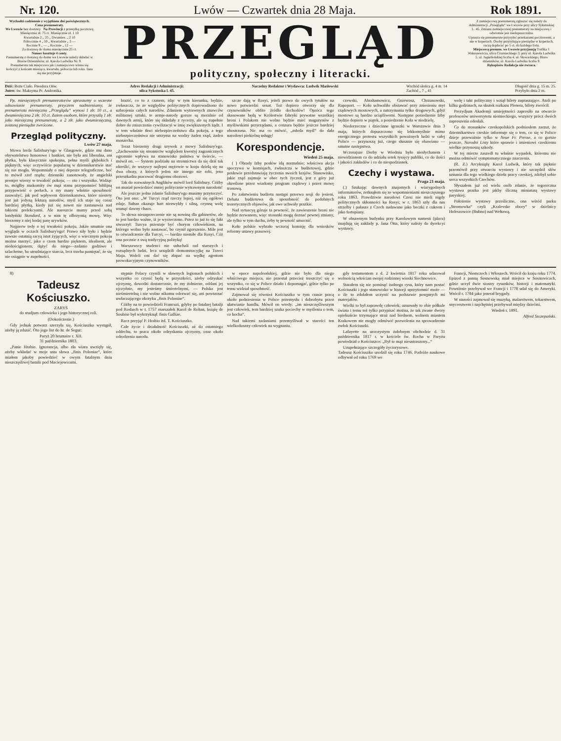Nr. 120. Lwów — Czwartek dnia 28 Maja. Rok 1891.
Wychodzi codziennie z wyjątkiem dni poświątecznych.
Cena prenumeraty.
We Lwowie bez dostawy Na Prowincji z przesyłką pocztową
Miesięcznie zł. 75 ct. Miesięcznie zł. 1 10
Kwartalnie 2 „ 25 „ Dwumies. „ 2 10
Półrocznie 4 „ 50 „ Kwartalnie „ 3 —
Rocznie 9 „ — „ Rocznie „ 12 —
Za dostawę do domu miesięcznie 25 ct.
Numer kosztuje 4 centy.
Prenumeratę z dostawą do domu we Lwowie należy składać w Biurze Dzienników, ul. Karola Ludwika Nr. 9.
Prenumerata tak miejscowa jak i zamiejscowa winna się kończyć z końcem miesiąca, kwartału, półrocza lub roku. Inna się nie przyjmuje.
PRZEGLĄD
polityczny, społeczny i literacki.
Z zamiejscową prenumeratą zgłaszać się należy do Administracji „Przeglądu“ we Lwowie przy ulicy Sykstuskiej L. 45. Zmiana zamiejscowej prenumeraty na miejscową i odwrotnie jest niedopuszczalna.
Uprasza się prenumerate przysyłać przekazami pocztowemi, a nie w kopertach. Osoby przysyłające pieniądze w kopertach, raczą dopłacać po 5 ct. do każdego listu.
Miejscową prenum. we Lwowie przyjmują Trafika J. Wałuszewicza, ulica Czarnieckiego 3, przy ul. Karola Ludwika 5, ul. Jagiellońskiej liczba 4, ul. Słowackiego, Biuro dzienników, ul. Karola Ludwika liczba 9.
Rękopisów Redakcja nie zwraca.
Dziś: Boże Ciało. Fteodora Ośw.
Jutro: św. Maksyma Pr. Andronika. Adres Redakcji i Administracji:
ulica Sykstuska l. 45. Naczelny Redaktor i Wydawca: Ludwik Masłowski Wschód słońca g. 4 m. 14
Zachód „ 7 „ 41 Długość dnia g. 15 m. 25.
Przybyło dnia 2 m.
Pp. miesięcznych prenumeratorów upraszamy o wczesne odnawianie prenumeraty, przyczem nadmieniamy, że prenumerata miesięczna „Przeglądu“ wynosi 1 złr. 10 ct., a dwumiesięczna 2 złr. 10 ct. Zatem osobom, które przyszlą 1 złr. jako miesięczną prenumeratę, a 2 złr. jako dwumiesięczną, zostaną pieniądze zwrócone.
Przegląd polityczny.
Lwów 27 maja.
Mowa lorda Salisbury'ego w Glasgowie, gdzie mu dano obywatelstwo honorowe i bankiet, nie była ani liberalna, ani płytka, była klasycznie spokojna, pełna myśli głębokich i pięknych, więc oczywiście popularną w dziennikarstwie stać się nie mogła. Wspomniały o niej depesze telegraficzne, boć to mówił szef rządu; dzienniki zanotowały, że angielski premjer wierzy w trwałość pokoju; — oto i wszystko. Widząc to, mógłby znakomity ów mąż stanu przypomnieć biblijną przypowieść o perłach, a my many właśnie sposobność zauważyć, jak pod wpływem dziennikarstwa, które niestety jest już jedyną lekturą narodów, myśl ich staje się coraz bardziej płytką, kiedy już się nawet nie zastanawia nad takiemi prelekcyami. Ale nareszcie mamy przed sobą londyński Standard, a w nim tę olbrzymią mowę. Więc bierzemy z niej bodaj parę urywków.
Najpierw tedy o tej trwałości pokoju. Jakże smutnie ona wygląda w oczach Salisbury'ego! Prawo siły było i będzie zawsze ostatnią racyą istot żyjących, więc o wiecznym pokoju można marzyć, jako o czem bardzo pięknem, idealnem, ale niedościgionem; dążyć do niego—zadanie godziwe i szlachetne, bo utrudniające starcia, lecz trzeba pamiętać, że się nie osiągnie w zupełności.
brazić, co to z czasem, idąc w tym kierunku, będzie, zwłaszcza, że ze względów politycznych doprowadzono do uzbrojenia całych narodów. Zdaniem wytrawnych znawców militarnej sztuki, te armje-narody gorsze są moralnie od dawnych armij, które się składały z rycerzy, ale są zupełnie dobre do zniszczenia cywilizacyi w imię zwiększonych żądz. I w tem właśnie tkwi niebezpieczeństwo dla pokoju, a tego niebezpieczeństwa nie utrzyma na wodzy żaden rząd, żaden monarcha.
Teraz bierzemy drugi urywek z mowy Salisbury'ego. „Zachowanie się stronnictw względem kwestyj zagranicznych ogromnie wpływa na stanowisko państwa w świecie, — mówił on. — System podziału na stronnictwa da się dziś tak określić, że wszyscy najlepsi mężowie w kraju dzielą się na dwa obozy, z których jeden nie innego nie robi, jeno przeszkadza pracować drugiemu obozowi.
Tak do rozważnych Anglików mówił lord Salisbury. Cóżby on musiał powiedzieć mniej politycznie wytrawnym narodom!
Ale jeszcze jedno zdanie Salisbury'ego musimy przytoczyć. Oto jest ono: „W Turcyi rząd rzeczy lepiej, niż się ogółowi zdaje. Sułtan okazuje hart niezwykły i silną, czynną wolę usunąć dawny chaos.
Te słowa niezaprzeczenie nie są nowiną dla gabinetów, ale to jest bardzo ważne, iż je wyrzeczono. Przez to już to się fakt stworzył: Turcya przestaje być chorym człowiekiem, na którego wolno było nastawać, bo czynił zgorszenie. Mile jest to oświadczenie dla Turcyi, — bardzo niemiłe dla Rosyi. Cóż ona pocznie z swą tradycyjną polityką!
Warszawscy studenci nie usłuchali rad starszych i rozsądnych ludzi, lecz urządzili demonstracyjkę na Trzeci Maja. Woleli oni dać się złapać na wędkę agentom prowokacyjnym czynowników.
szcze dają w Rosyi, jeżeli prawo do owych tytułów na nowo potwierdzi senat. Toż dopiero otworzy się dla czynowników obfite źródło dochodów! Oprócz tego skasowane będą w Królestwie fabryki prywatne wszelkiej broni i Polakom nie wolno będzie mieć magazynów z myśliwskimi przyrządami, a cenzura będzie jeszcze bardziej obostrzona. Nic ma co mówić, „młoda myśl“ do dała narodowi piekielną usługę!
Korespondencje.
Wiedeń 25 maja.
( ) Obrady Izby posłów idą normalnie; właściwa akcja spoczywa w komisjach, zwłaszcza w budżetowej, gdzie posłowie przedstawiają życzenia swoich krajów. Stanowisko, jakie rząd zajmuje w obec tych życzeń, jest z góry już określone przez wiadomy program rządowy i przez mowę tronową.
Po załatwieniu budżetu nastąpi przerwa sesji do jesieni. Debata budżetowa da sposobność do podobnych teoretycznych objawów, jak owe uchwały prazkie.
Nad sytuacyą góruje ta pewność, że zawieszenie broni nie będzie zerwanem, więc stosunki mogą doznać pewnej zmiany, ale tylko w tym duchu, żeby tę pewność umocnić.
Koło polskie wybrało wczoraj komisję dla wniosków reformy ustawy prasowej.
czewski, Abrahamowicz, Gniewosz, Chrzanowski, Rapoport. — Koło uchwaliło obstawać przy zniesieniu myt rządowych mostowych, a zatrzymaniu tylko drogowych, gdyż mostowe są bardzo uciążliwemi. Następne posiedzenie Izby będzie dopiero w piątek, a posiedzenie Koła w niedzielę.
Niedorzeczne i dziecinne igraszki w Warszawie dnia 3 maja, których dopuszczono się lekkomyślnie mimo energicznego protestu wszystkich poważnych ludzi w całej Polsce — przynoszą już, czego słusznie się obawiano — smutne następstwa.
Wczorajsze Derby w Wiedniu było niesłychanem i niewidzianem co do udziału setek tysięcy publiki, co do ilości i jakości zakładów i co do niespodzianek.
Czechy i wystawa.
Praga 21 maja.
(.) Szukając dawnych znajomych i wiarygodnych informatorów, zetknąłem się ze wspomnieniami nieszczęsnego roku 1863. Prawdziwie narodowi Czesi nie mieli nigdy politycznych skłonności ku Rosyi; w r. 1863 szły dla nas strzelby i pałasze z Czech nadawane jako beczki z cukrem i jako fortepiany.
W obszernym budynku przy Karolowym namesti (placu) znajdują się zakłady p. Jana Otta, który należy do dyrekcyi wystawy.
wolę i takt polityczny i wziął bilety zapraszające. Atoli po kilku godzinach, na skutek rozkazu Plenera, bilety zwrócił.
Prezydjum Akademji umiejętności zaprosiło na otwarcie profesorów uniwersytetu niemieckiego, wszyscy prócz dwóch zaproszenia odesłali.
Co do stosunków czeskopolskich podniosłem zarzut, że dziennikarstwo czeskie informuje się o tem, co się w Polsce dzieje przeważnie tylko w Neue Fr. Presse, a co gorsze jeszcze, Narodni Listy które sprawie i imieniowi czeskiemu wielkie przynoszą szkody.
W tej mierze zaszedł tu właśnie wypadek, któremu nie można odmówić symptomatycznego znaczenia.
(R. Z.) Arcyksiążę Karol Ludwik, który tak pięknie przemówił przy otwarciu wystawy i nie szczędził słów uznania dla tego wielkiego dzieła pracy czeskiej, zdobył sobie serca wszystkich Czechów.
Słyszałem już od wielu osób zdanie, że tegoroczna wystawa prazka jest jakby śliczną miniaturą wystawy paryskiej.
Położenie wystawy prześliczne, ona wśród parku „Stromowka“ czyli „Kralevske obory“ w dzielnicy Holeszowice (Bubno) nad Wełtawą.
8)
Tadeusz Kościuszko.
ZARYS
do studjum człowieka i jego historycznej roli.
(Dokończenie.)
Gdy jednak potwarz szerzyła się, Kościuszko wystąpił, ażeby ją zdusić. Oto jego list do hr. de Segur:
Paryż 20 brumaire r. XII.
31 października 1803.
„Panie Hrabio. Ignorancja, albo zła wiara uwzięły się, ażeby wkładać w moje usta słowa „finis Poloniae“, które miałem jakoby powiedzieć w owym fatalnym dniu nieszczęśliwej batalii pod Maciejowicami.
stępnie Polacy czynili w sławnych legionach polskich i wszystko co czynić będą w przyszłości, ażeby odzyskać ojczyznę, dowodzi dostatecznie, że my żołnierze, oddani jej ojczyźnie, my jesteśmy śmiertelnymi, — Polska jest nieśmiertelną i nie wolno nikomu odezwać się, ani powtarzać uwłaczającego okrzyku „finis Poloniae“.
Cóżby na to powiedzieli Francuzi, gdyby po fatalnej batalji pod Rosbach w r. 1757 marszałek Karol de Rohan, książę de Soubise był wykrzyknął: finis Galliae.
Racz przyjąć P. Hrabio itd. T. Kościuszko.
Całe życie i działalność Kościuszki, aż do ostatniego oddechu, to praca około odzyskania ojczyzny, oraz około odrodzenia narodu.
w epoce napoleońskiej, gdzie nie było dla niego właściwego miejsca, nie przestał przecież troszczyć się o wszystko, co się w Polsce działo i dopomagać, gdzie tylko po temu widział sposobność.
Zajmował się również Kościuszko w tym czasie pracą około podniesienia w Polsce przemysłu i dobrobytu przez ułatwianie handlu. Mówił on wtedy: „im nieszczęśliwszym jest człowiek, tem bardziej szuka pociechy w myśleniu o tem, co kocha“.
Nad takiemi zadaniami przemyśliwał w starości ten wielkoduszny człowiek na wygnaniu.
gdy testamentem z d. 2 kwietnia 1817 roku udarował wolnością włościan swojej rodzinnej wioski Siechnowice.
Starałem się nie pominąć żadnego rysu, który nam postać Kościuszki i jego stanowisko w historji uprzytomnić może — o ile to zdołałem uczynić na podstawie posępnych mi materjałów.
Wielki to był zaprawdę człowiek; uznawały to obie półkule świata i temu też tylko przypisać można, że tak zwane dwory opiekuńcze trzymające straż nad biednem, wolnem miastem Krakowem nie mogły odmówić pozwolenia na sprowadzenie zwłok Kościuszki.
Lafayette na uroczystym żałobnym obchodzie d. 31 października 1817 r. w kościele św. Rocha w Paryżu powiedział o Kościuszce: „Był to mąż nieustraszony...“
Uzupełniające szczegóły życiorysowe.
Tadeusz Kościuszko urodził się roku 1746. Podróże naukowe odbywał od roku 1769 we
Francji, Niemczech i Włoszech. Wrócił do kraju roku 1774. Epizod z panną Sosnowską miał miejsce w Sosnowicach, gdzie uczył dwie siostry rysunków, historji i matematyki. Powtórnie przebywał we Francji i 1778 udał się do Ameryki. Wrócił r. 1784 jako jenerał brygady.
W starości zajmował się muzyką, malarstwem, tokarstwem, snycerstwem i najchętniej przebywał między dziećmi.
Wiedeń r. 1891.
Alfred Szczepański.